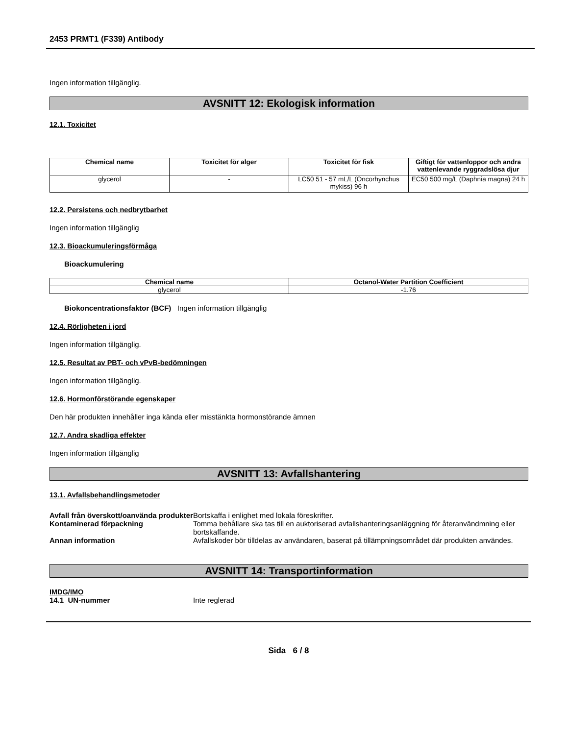2453 PRMT1 (F339) Antibody
Ingen information tillgänglig.
AVSNITT 12: Ekologisk information
12.1. Toxicitet
| Chemical name | Toxicitet för alger | Toxicitet för fisk | Giftigt för vattenloppor och andra vattenlevande ryggradslösa djur |
| --- | --- | --- | --- |
| glycerol | - | LC50 51 - 57 mL/L (Oncorhynchus mykiss) 96 h | EC50 500 mg/L (Daphnia magna) 24 h |
12.2. Persistens och nedbrytbarhet
Ingen information tillgänglig
12.3. Bioackumuleringsförmåga
Bioackumulering
| Chemical name | Octanol-Water Partition Coefficient |
| --- | --- |
| glycerol | -1.76 |
Biokoncentrationsfaktor (BCF) Ingen information tillgänglig
12.4. Rörligheten i jord
Ingen information tillgänglig.
12.5. Resultat av PBT- och vPvB-bedömningen
Ingen information tillgänglig.
12.6. Hormonförstörande egenskaper
Den här produkten innehåller inga kända eller misstänkta hormonstörande ämnen
12.7. Andra skadliga effekter
Ingen information tillgänglig
AVSNITT 13: Avfallshantering
13.1. Avfallsbehandlingsmetoder
Avfall från överskott/oanvända produkter
Bortskaffa i enlighet med lokala föreskrifter.
Kontaminerad förpackning Tomma behållare ska tas till en auktoriserad avfallshanteringsanläggning för återanvändmning eller bortskaffande.
Annan information Avfallskoder bör tilldelas av användaren, baserat på tillämpningsområdet där produkten användes.
AVSNITT 14: Transportinformation
IMDG/IMO
14.1 UN-nummer Inte reglerad
Sida 6 / 8